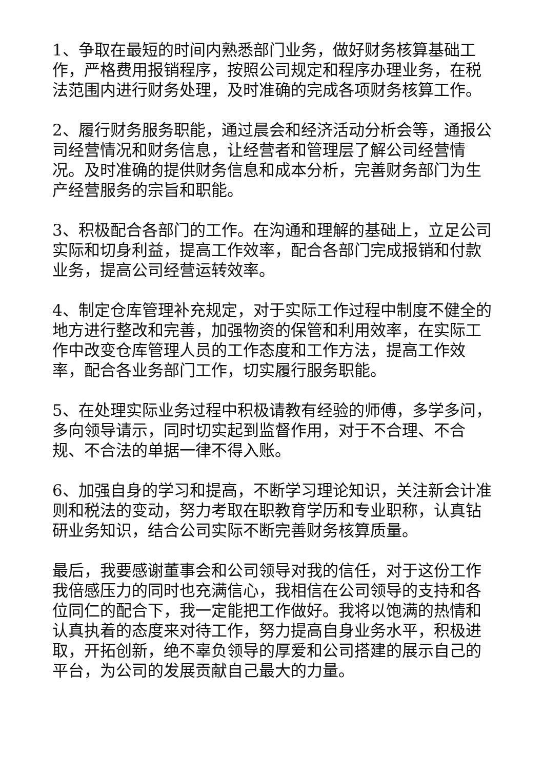1、争取在最短的时间内熟悉部门业务，做好财务核算基础工作，严格费用报销程序，按照公司规定和程序办理业务，在税法范围内进行财务处理，及时准确的完成各项财务核算工作。
2、履行财务服务职能，通过晨会和经济活动分析会等，通报公司经营情况和财务信息，让经营者和管理层了解公司经营情况。及时准确的提供财务信息和成本分析，完善财务部门为生产经营服务的宗旨和职能。
3、积极配合各部门的工作。在沟通和理解的基础上，立足公司实际和切身利益，提高工作效率，配合各部门完成报销和付款业务，提高公司经营运转效率。
4、制定仓库管理补充规定，对于实际工作过程中制度不健全的地方进行整改和完善，加强物资的保管和利用效率，在实际工作中改变仓库管理人员的工作态度和工作方法，提高工作效率，配合各业务部门工作，切实履行服务职能。
5、在处理实际业务过程中积极请教有经验的师傅，多学多问，多向领导请示，同时切实起到监督作用，对于不合理、不合规、不合法的单据一律不得入账。
6、加强自身的学习和提高，不断学习理论知识，关注新会计准则和税法的变动，努力考取在职教育学历和专业职称，认真钻研业务知识，结合公司实际不断完善财务核算质量。
最后，我要感谢董事会和公司领导对我的信任，对于这份工作我倍感压力的同时也充满信心，我相信在公司领导的支持和各位同仁的配合下，我一定能把工作做好。我将以饱满的热情和认真执着的态度来对待工作，努力提高自身业务水平，积极进取，开拓创新，绝不辜负领导的厚爱和公司搭建的展示自己的平台，为公司的发展贡献自己最大的力量。